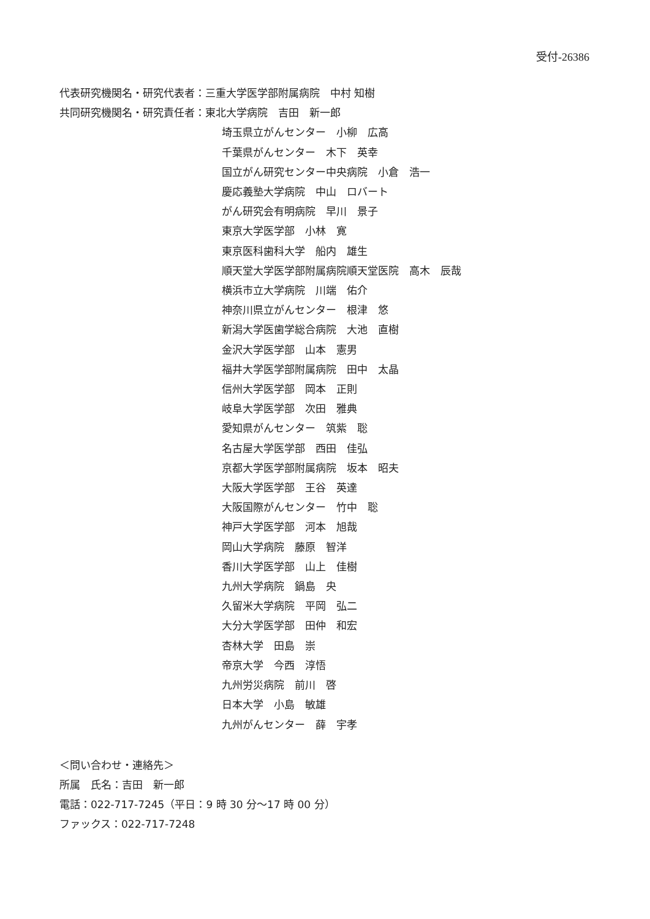受付-26386
代表研究機関名・研究代表者：三重大学医学部附属病院　中村 知樹
共同研究機関名・研究責任者：東北大学病院　吉田　新一郎
埼玉県立がんセンター　小柳　広高
千葉県がんセンター　木下　英幸
国立がん研究センター中央病院　小倉　浩一
慶応義塾大学病院　中山　ロバート
がん研究会有明病院　早川　景子
東京大学医学部　小林　寛
東京医科歯科大学　船内　雄生
順天堂大学医学部附属病院順天堂医院　高木　辰哉
横浜市立大学病院　川端　佑介
神奈川県立がんセンター　根津　悠
新潟大学医歯学総合病院　大池　直樹
金沢大学医学部　山本　憲男
福井大学医学部附属病院　田中　太晶
信州大学医学部　岡本　正則
岐阜大学医学部　次田　雅典
愛知県がんセンター　筑紫　聡
名古屋大学医学部　西田　佳弘
京都大学医学部附属病院　坂本　昭夫
大阪大学医学部　王谷　英達
大阪国際がんセンター　竹中　聡
神戸大学医学部　河本　旭哉
岡山大学病院　藤原　智洋
香川大学医学部　山上　佳樹
九州大学病院　鍋島　央
久留米大学病院　平岡　弘二
大分大学医学部　田仲　和宏
杏林大学　田島　崇
帝京大学　今西　淳悟
九州労災病院　前川　啓
日本大学　小島　敏雄
九州がんセンター　薛　宇孝
＜問い合わせ・連絡先＞
所属　氏名：吉田　新一郎
電話：022-717-7245（平日：9 時 30 分～17 時 00 分）
ファックス：022-717-7248